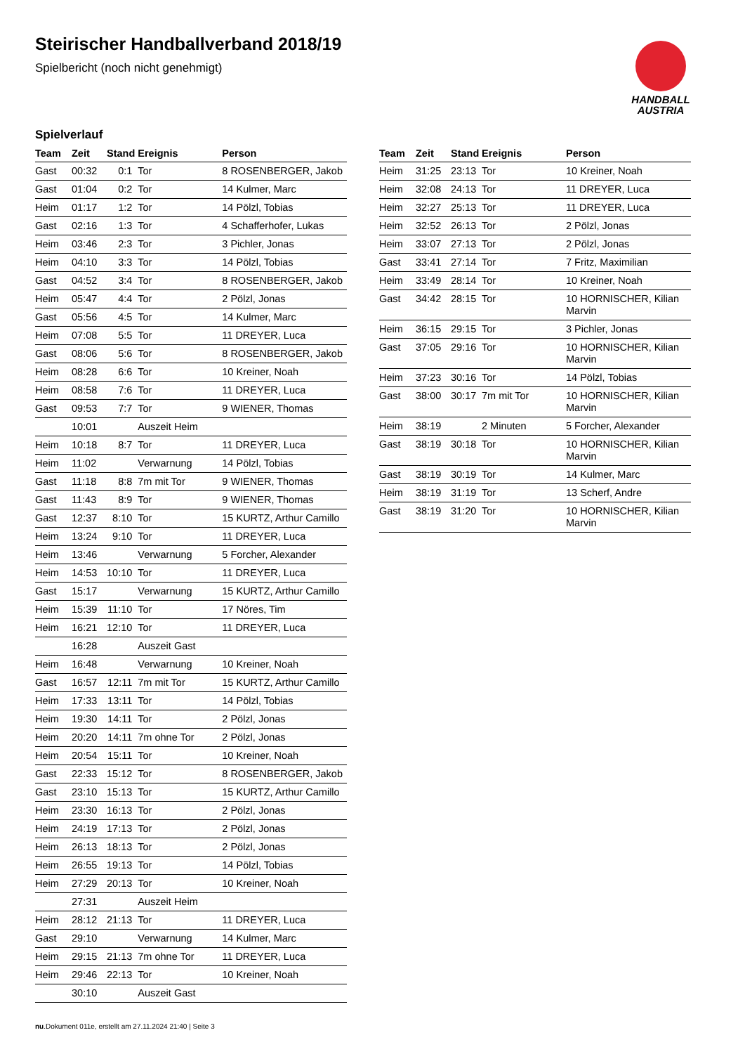Steirischer Handballverband 2018/19
Spielbericht (noch nicht genehmigt)
HANDBALL
AUSTRIA
Spielverlauf
| Team | Zeit | Stand | Ereignis | Person |
| --- | --- | --- | --- | --- |
| Gast | 00:32 | 0:1 | Tor | 8 ROSENBERGER, Jakob |
| Gast | 01:04 | 0:2 | Tor | 14 Kulmer, Marc |
| Heim | 01:17 | 1:2 | Tor | 14 Pölzl, Tobias |
| Gast | 02:16 | 1:3 | Tor | 4 Schafferhofer, Lukas |
| Heim | 03:46 | 2:3 | Tor | 3 Pichler, Jonas |
| Heim | 04:10 | 3:3 | Tor | 14 Pölzl, Tobias |
| Gast | 04:52 | 3:4 | Tor | 8 ROSENBERGER, Jakob |
| Heim | 05:47 | 4:4 | Tor | 2 Pölzl, Jonas |
| Gast | 05:56 | 4:5 | Tor | 14 Kulmer, Marc |
| Heim | 07:08 | 5:5 | Tor | 11 DREYER, Luca |
| Gast | 08:06 | 5:6 | Tor | 8 ROSENBERGER, Jakob |
| Heim | 08:28 | 6:6 | Tor | 10 Kreiner, Noah |
| Heim | 08:58 | 7:6 | Tor | 11 DREYER, Luca |
| Gast | 09:53 | 7:7 | Tor | 9 WIENER, Thomas |
| | 10:01 | | Auszeit Heim | |
| Heim | 10:18 | 8:7 | Tor | 11 DREYER, Luca |
| Heim | 11:02 | | Verwarnung | 14 Pölzl, Tobias |
| Gast | 11:18 | 8:8 | 7m mit Tor | 9 WIENER, Thomas |
| Gast | 11:43 | 8:9 | Tor | 9 WIENER, Thomas |
| Gast | 12:37 | 8:10 | Tor | 15 KURTZ, Arthur Camillo |
| Heim | 13:24 | 9:10 | Tor | 11 DREYER, Luca |
| Heim | 13:46 | | Verwarnung | 5 Forcher, Alexander |
| Heim | 14:53 | 10:10 | Tor | 11 DREYER, Luca |
| Gast | 15:17 | | Verwarnung | 15 KURTZ, Arthur Camillo |
| Heim | 15:39 | 11:10 | Tor | 17 Nöres, Tim |
| Heim | 16:21 | 12:10 | Tor | 11 DREYER, Luca |
| | 16:28 | | Auszeit Gast | |
| Heim | 16:48 | | Verwarnung | 10 Kreiner, Noah |
| Gast | 16:57 | 12:11 | 7m mit Tor | 15 KURTZ, Arthur Camillo |
| Heim | 17:33 | 13:11 | Tor | 14 Pölzl, Tobias |
| Heim | 19:30 | 14:11 | Tor | 2 Pölzl, Jonas |
| Heim | 20:20 | 14:11 | 7m ohne Tor | 2 Pölzl, Jonas |
| Heim | 20:54 | 15:11 | Tor | 10 Kreiner, Noah |
| Gast | 22:33 | 15:12 | Tor | 8 ROSENBERGER, Jakob |
| Gast | 23:10 | 15:13 | Tor | 15 KURTZ, Arthur Camillo |
| Heim | 23:30 | 16:13 | Tor | 2 Pölzl, Jonas |
| Heim | 24:19 | 17:13 | Tor | 2 Pölzl, Jonas |
| Heim | 26:13 | 18:13 | Tor | 2 Pölzl, Jonas |
| Heim | 26:55 | 19:13 | Tor | 14 Pölzl, Tobias |
| Heim | 27:29 | 20:13 | Tor | 10 Kreiner, Noah |
| | 27:31 | | Auszeit Heim | |
| Heim | 28:12 | 21:13 | Tor | 11 DREYER, Luca |
| Gast | 29:10 | | Verwarnung | 14 Kulmer, Marc |
| Heim | 29:15 | 21:13 | 7m ohne Tor | 11 DREYER, Luca |
| Heim | 29:46 | 22:13 | Tor | 10 Kreiner, Noah |
| | 30:10 | | Auszeit Gast | |
| Team | Zeit | Stand | Ereignis | Person |
| --- | --- | --- | --- | --- |
| Heim | 31:25 | 23:13 | Tor | 10 Kreiner, Noah |
| Heim | 32:08 | 24:13 | Tor | 11 DREYER, Luca |
| Heim | 32:27 | 25:13 | Tor | 11 DREYER, Luca |
| Heim | 32:52 | 26:13 | Tor | 2 Pölzl, Jonas |
| Heim | 33:07 | 27:13 | Tor | 2 Pölzl, Jonas |
| Gast | 33:41 | 27:14 | Tor | 7 Fritz, Maximilian |
| Heim | 33:49 | 28:14 | Tor | 10 Kreiner, Noah |
| Gast | 34:42 | 28:15 | Tor | 10 HORNISCHER, Kilian Marvin |
| Heim | 36:15 | 29:15 | Tor | 3 Pichler, Jonas |
| Gast | 37:05 | 29:16 | Tor | 10 HORNISCHER, Kilian Marvin |
| Heim | 37:23 | 30:16 | Tor | 14 Pölzl, Tobias |
| Gast | 38:00 | 30:17 | 7m mit Tor | 10 HORNISCHER, Kilian Marvin |
| Heim | 38:19 | | 2 Minuten | 5 Forcher, Alexander |
| Gast | 38:19 | 30:18 | Tor | 10 HORNISCHER, Kilian Marvin |
| Gast | 38:19 | 30:19 | Tor | 14 Kulmer, Marc |
| Heim | 38:19 | 31:19 | Tor | 13 Scherf, Andre |
| Gast | 38:19 | 31:20 | Tor | 10 HORNISCHER, Kilian Marvin |
nu.Dokument 011e, erstellt am 27.11.2024 21:40 | Seite 3